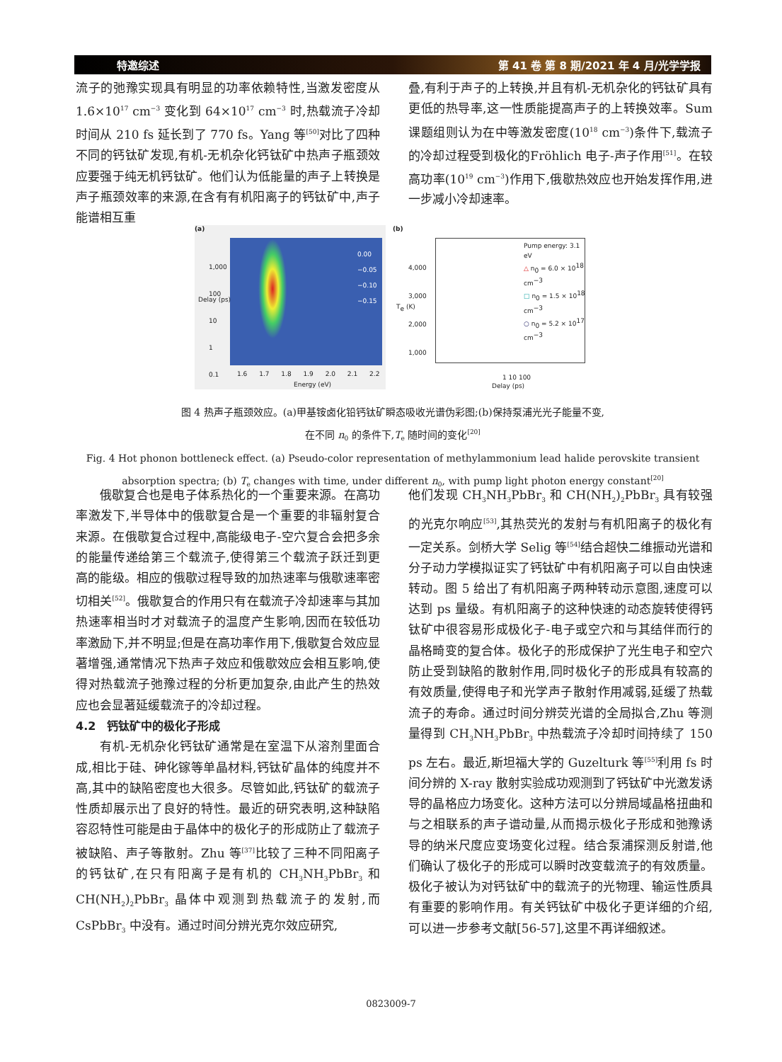特邀综述 第 41 卷 第 8 期/2021 年 4 月/光学学报
流子的弛豫实现具有明显的功率依赖特性,当激发密度从 1.6×10<sup>17</sup> cm<sup>−3</sup> 变化到 64×10<sup>17</sup> cm<sup>−3</sup> 时,热载流子冷却时间从 210 fs 延长到了 770 fs。Yang 等<sup>[50]</sup>对比了四种不同的钙钛矿发现,有机-无机杂化钙钛矿中热声子瓶颈效应要强于纯无机钙钛矿。他们认为低能量的声子上转换是声子瓶颈效率的来源,在含有有机阳离子的钙钛矿中,声子能谱相互重
叠,有利于声子的上转换,并且有机-无机杂化的钙钛矿具有更低的热导率,这一性质能提高声子的上转换效率。Sum 课题组则认为在中等激发密度(10<sup>18</sup> cm<sup>−3</sup>)条件下,载流子的冷却过程受到极化的Fröhlich 电子-声子作用<sup>[51]</sup>。在较高功率(10<sup>19</sup> cm<sup>−3</sup>)作用下,俄歇热效应也开始发挥作用,进一步减小冷却速率。
(a)
1,000
100
10
1
0.1
Delay (ps)
0.00
−0.05
−0.10
−0.15
1.6 1.7 1.8 1.9 2.0 2.1 2.2
Energy (eV)
(b)
Pump energy: 3.1 eV
△ n<sub>0</sub> = 6.0 × 10<sup>18</sup> cm<sup>−3</sup>
□ n<sub>0</sub> = 1.5 × 10<sup>18</sup> cm<sup>−3</sup>
○ n<sub>0</sub> = 5.2 × 10<sup>17</sup> cm<sup>−3</sup>
4,000
3,000
2,000
1,000
T<sub>e</sub> (K)
1 10 100
Delay (ps)
图 4 热声子瓶颈效应。(a)甲基铵卤化铅钙钛矿瞬态吸收光谱伪彩图;(b)保持泵浦光光子能量不变,
在不同 n<sub>0</sub> 的条件下,T<sub>e</sub> 随时间的变化<sup>[20]</sup>
Fig. 4 Hot phonon bottleneck effect. (a) Pseudo-color representation of methylammonium lead halide perovskite transient absorption spectra; (b) T<sub>e</sub> changes with time, under different n<sub>0</sub>, with pump light photon energy constant<sup>[20]</sup>
俄歇复合也是电子体系热化的一个重要来源。在高功率激发下,半导体中的俄歇复合是一个重要的非辐射复合来源。在俄歇复合过程中,高能级电子-空穴复合会把多余的能量传递给第三个载流子,使得第三个载流子跃迁到更高的能级。相应的俄歇过程导致的加热速率与俄歇速率密切相关<sup>[52]</sup>。俄歇复合的作用只有在载流子冷却速率与其加热速率相当时才对载流子的温度产生影响,因而在较低功率激励下,并不明显;但是在高功率作用下,俄歇复合效应显著增强,通常情况下热声子效应和俄歇效应会相互影响,使得对热载流子弛豫过程的分析更加复杂,由此产生的热效应也会显著延缓载流子的冷却过程。
4.2　钙钛矿中的极化子形成
有机-无机杂化钙钛矿通常是在室温下从溶剂里面合成,相比于硅、砷化镓等单晶材料,钙钛矿晶体的纯度并不高,其中的缺陷密度也大很多。尽管如此,钙钛矿的载流子性质却展示出了良好的特性。最近的研究表明,这种缺陷容忍特性可能是由于晶体中的极化子的形成防止了载流子被缺陷、声子等散射。Zhu 等<sup>[37]</sup>比较了三种不同阳离子的钙钛矿,在只有阳离子是有机的 CH<sub>3</sub>NH<sub>3</sub>PbBr<sub>3</sub> 和 CH(NH<sub>2</sub>)<sub>2</sub>PbBr<sub>3</sub> 晶体中观测到热载流子的发射,而CsPbBr<sub>3</sub> 中没有。通过时间分辨光克尔效应研究,
他们发现 CH<sub>3</sub>NH<sub>3</sub>PbBr<sub>3</sub> 和 CH(NH<sub>2</sub>)<sub>2</sub>PbBr<sub>3</sub> 具有较强的光克尔响应<sup>[53]</sup>,其热荧光的发射与有机阳离子的极化有一定关系。剑桥大学 Selig 等<sup>[54]</sup>结合超快二维振动光谱和分子动力学模拟证实了钙钛矿中有机阳离子可以自由快速转动。图 5 给出了有机阳离子两种转动示意图,速度可以达到 ps 量级。有机阳离子的这种快速的动态旋转使得钙钛矿中很容易形成极化子-电子或空穴和与其结伴而行的晶格畸变的复合体。极化子的形成保护了光生电子和空穴防止受到缺陷的散射作用,同时极化子的形成具有较高的有效质量,使得电子和光学声子散射作用减弱,延缓了热载流子的寿命。通过时间分辨荧光谱的全局拟合,Zhu 等测量得到 CH<sub>3</sub>NH<sub>3</sub>PbBr<sub>3</sub> 中热载流子冷却时间持续了 150 ps 左右。最近,斯坦福大学的 Guzelturk 等<sup>[55]</sup>利用 fs 时间分辨的 X-ray 散射实验成功观测到了钙钛矿中光激发诱导的晶格应力场变化。这种方法可以分辨局域晶格扭曲和与之相联系的声子谱动量,从而揭示极化子形成和弛豫诱导的纳米尺度应变场变化过程。结合泵浦探测反射谱,他们确认了极化子的形成可以瞬时改变载流子的有效质量。极化子被认为对钙钛矿中的载流子的光物理、输运性质具有重要的影响作用。有关钙钛矿中极化子更详细的介绍,可以进一步参考文献[56-57],这里不再详细叙述。
0823009-7